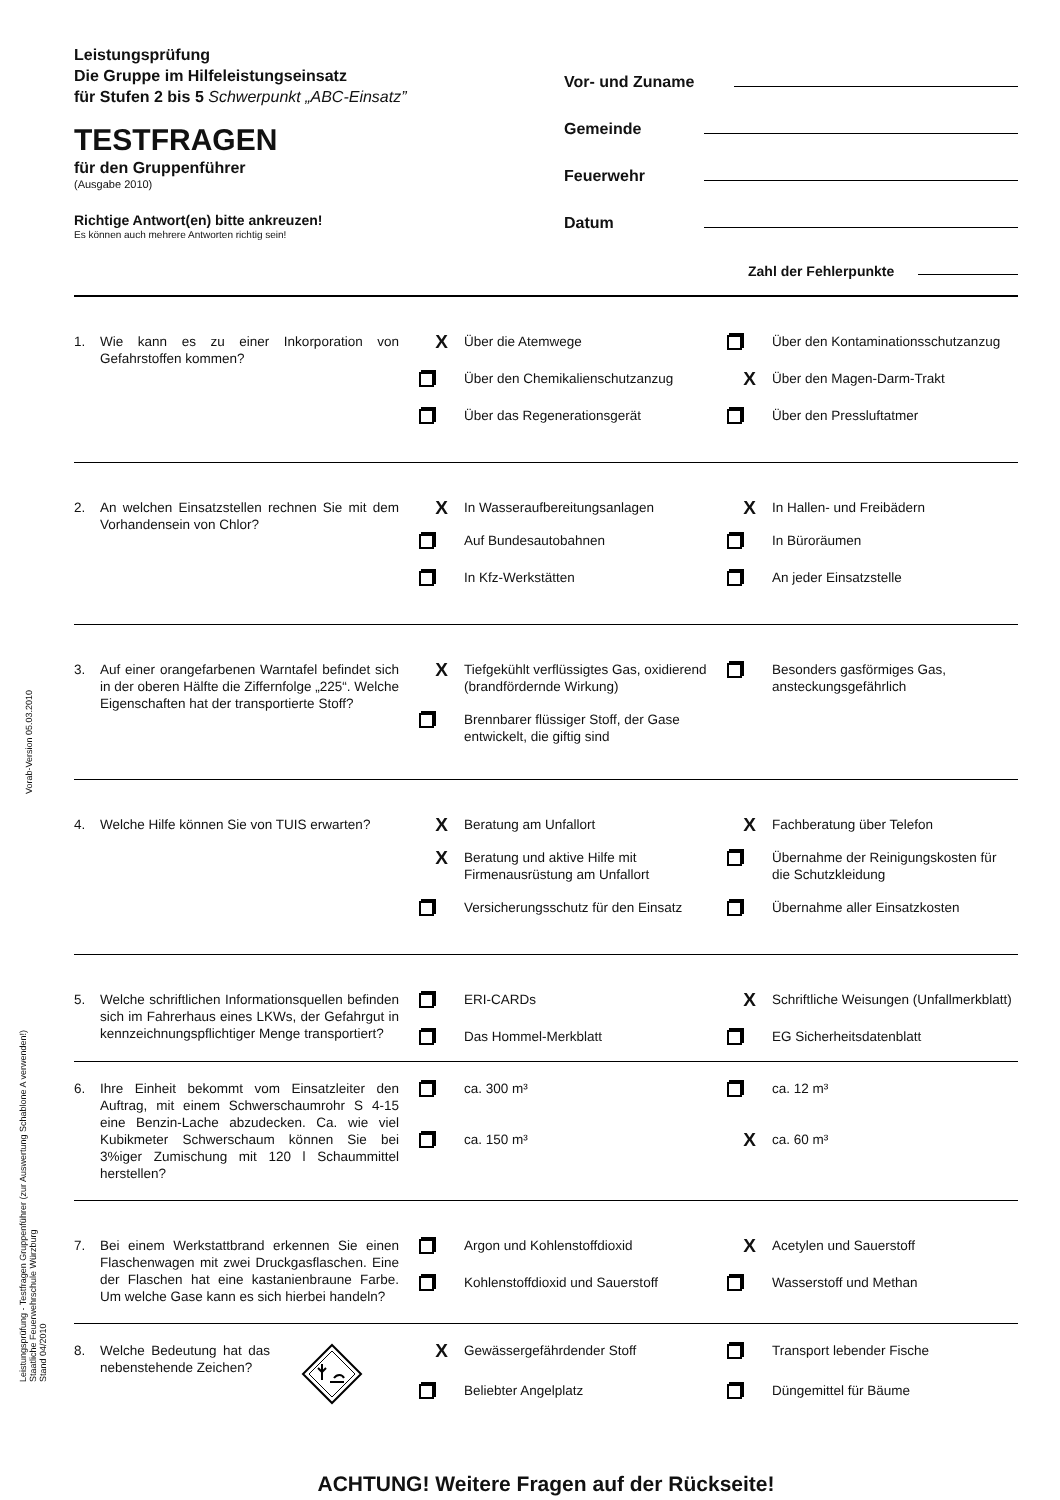Vorab-Version 05.03.2010
Leistungsprüfung - Testfragen Gruppenführer (zur Auswertung Schablone A verwenden!)
Staatliche Feuerwehrschule Würzburg
Stand 04/2010
Leistungsprüfung
Die Gruppe im Hilfeleistungseinsatz
für Stufen 2 bis 5 Schwerpunkt „ABC-Einsatz”
TESTFRAGEN
für den Gruppenführer
(Ausgabe 2010)
Richtige Antwort(en) bitte ankreuzen!
Es können auch mehrere Antworten richtig sein!
Vor- und Zuname
Gemeinde
Feuerwehr
Datum
Zahl der Fehlerpunkte
1. Wie kann es zu einer Inkorporation von Gefahrstoffen kommen?
X
Über die Atemwege
Über den Kontaminationsschutzanzug
Über den Chemikalienschutzanzug
X
Über den Magen-Darm-Trakt
Über das Regenerationsgerät
Über den Pressluftatmer
2. An welchen Einsatzstellen rechnen Sie mit dem Vorhandensein von Chlor?
X
In Wasseraufbereitungsanlagen
X
In Hallen- und Freibädern
Auf Bundesautobahnen
In Büroräumen
In Kfz-Werkstätten
An jeder Einsatzstelle
3. Auf einer orangefarbenen Warntafel befindet sich in der oberen Hälfte die Ziffernfolge „225“. Welche Eigenschaften hat der transportierte Stoff?
X
Tiefgekühlt verflüssigtes Gas, oxidierend (brandfördernde Wirkung)
Besonders gasförmiges Gas, ansteckungsgefährlich
Brennbarer flüssiger Stoff, der Gase entwickelt, die giftig sind
4. Welche Hilfe können Sie von TUIS erwarten?
X
Beratung am Unfallort
X
Fachberatung über Telefon
X
Beratung und aktive Hilfe mit Firmenausrüstung am Unfallort
Übernahme der Reinigungskosten für die Schutzkleidung
Versicherungsschutz für den Einsatz
Übernahme aller Einsatzkosten
5. Welche schriftlichen Informationsquellen befinden sich im Fahrerhaus eines LKWs, der Gefahrgut in kennzeichnungspflichtiger Menge transportiert?
ERI-CARDs
X
Schriftliche Weisungen (Unfallmerkblatt)
Das Hommel-Merkblatt
EG Sicherheitsdatenblatt
6. Ihre Einheit bekommt vom Einsatzleiter den Auftrag, mit einem Schwerschaumrohr S 4-15 eine Benzin-Lache abzudecken. Ca. wie viel Kubikmeter Schwerschaum können Sie bei 3%iger Zumischung mit 120 l Schaummittel herstellen?
ca. 300 m³
ca. 12 m³
ca. 150 m³
X
ca. 60 m³
7. Bei einem Werkstattbrand erkennen Sie einen Flaschenwagen mit zwei Druckgasflaschen. Eine der Flaschen hat eine kastanienbraune Farbe. Um welche Gase kann es sich hierbei handeln?
Argon und Kohlenstoffdioxid
X
Acetylen und Sauerstoff
Kohlenstoffdioxid und Sauerstoff
Wasserstoff und Methan
8. Welche Bedeutung hat das nebenstehende Zeichen?
X
Gewässergefährdender Stoff
Transport lebender Fische
Beliebter Angelplatz
Düngemittel für Bäume
ACHTUNG! Weitere Fragen auf der Rückseite!